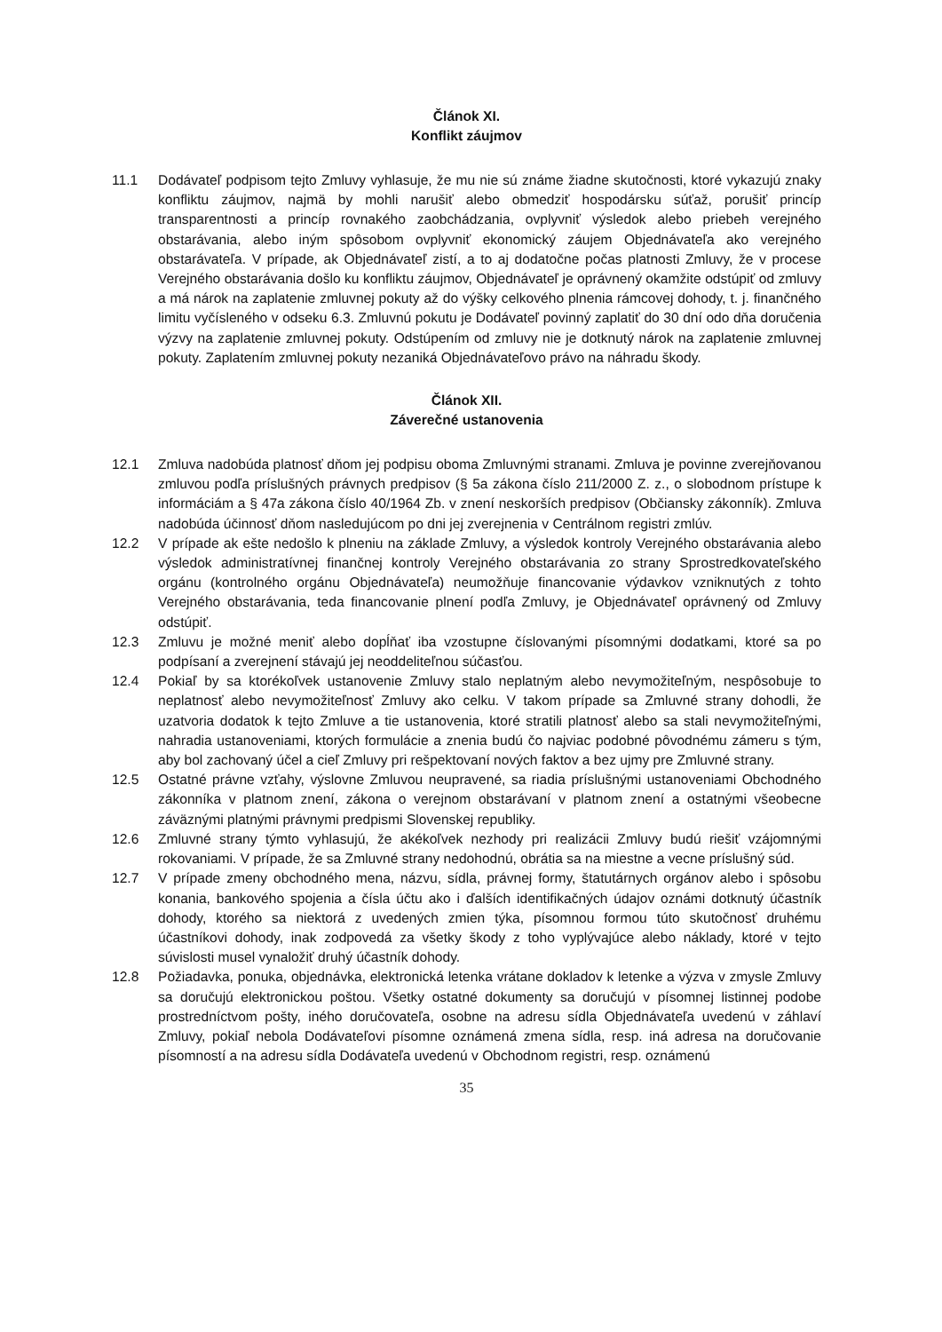Článok XI.
Konflikt záujmov
11.1 Dodávateľ podpisom tejto Zmluvy vyhlasuje, že mu nie sú známe žiadne skutočnosti, ktoré vykazujú znaky konfliktu záujmov, najmä by mohli narušiť alebo obmedziť hospodársku súťaž, porušiť princíp transparentnosti a princíp rovnakého zaobchádzania, ovplyvniť výsledok alebo priebeh verejného obstarávania, alebo iným spôsobom ovplyvniť ekonomický záujem Objednávateľa ako verejného obstarávateľa. V prípade, ak Objednávateľ zistí, a to aj dodatočne počas platnosti Zmluvy, že v procese Verejného obstarávania došlo ku konfliktu záujmov, Objednávateľ je oprávnený okamžite odstúpiť od zmluvy a má nárok na zaplatenie zmluvnej pokuty až do výšky celkového plnenia rámcovej dohody, t. j. finančného limitu vyčísleného v odseku 6.3. Zmluvnú pokutu je Dodávateľ povinný zaplatiť do 30 dní odo dňa doručenia výzvy na zaplatenie zmluvnej pokuty. Odstúpením od zmluvy nie je dotknutý nárok na zaplatenie zmluvnej pokuty. Zaplatením zmluvnej pokuty nezaniká Objednávateľovo právo na náhradu škody.
Článok XII.
Záverečné ustanovenia
12.1 Zmluva nadobúda platnosť dňom jej podpisu oboma Zmluvnými stranami. Zmluva je povinne zverejňovanou zmluvou podľa príslušných právnych predpisov (§ 5a zákona číslo 211/2000 Z. z., o slobodnom prístupe k informáciám a § 47a zákona číslo 40/1964 Zb. v znení neskorších predpisov (Občiansky zákonník). Zmluva nadobúda účinnosť dňom nasledujúcom po dni jej zverejnenia v Centrálnom registri zmlúv.
12.2 V prípade ak ešte nedošlo k plneniu na základe Zmluvy, a výsledok kontroly Verejného obstarávania alebo výsledok administratívnej finančnej kontroly Verejného obstarávania zo strany Sprostredkovateľského orgánu (kontrolného orgánu Objednávateľa) neumožňuje financovanie výdavkov vzniknutých z tohto Verejného obstarávania, teda financovanie plnení podľa Zmluvy, je Objednávateľ oprávnený od Zmluvy odstúpiť.
12.3 Zmluvu je možné meniť alebo dopĺňať iba vzostupne číslovanými písomnými dodatkami, ktoré sa po podpísaní a zverejnení stávajú jej neoddeliteľnou súčasťou.
12.4 Pokiaľ by sa ktorékoľvek ustanovenie Zmluvy stalo neplatným alebo nevymožiteľným, nespôsobuje to neplatnosť alebo nevymožiteľnosť Zmluvy ako celku. V takom prípade sa Zmluvné strany dohodli, že uzatvoria dodatok k tejto Zmluve a tie ustanovenia, ktoré stratili platnosť alebo sa stali nevymožiteľnými, nahradia ustanoveniami, ktorých formulácie a znenia budú čo najviac podobné pôvodnému zámeru s tým, aby bol zachovaný účel a cieľ Zmluvy pri rešpektovaní nových faktov a bez ujmy pre Zmluvné strany.
12.5 Ostatné právne vzťahy, výslovne Zmluvou neupravené, sa riadia príslušnými ustanoveniami Obchodného zákonníka v platnom znení, zákona o verejnom obstarávaní v platnom znení a ostatnými všeobecne záväznými platnými právnymi predpismi Slovenskej republiky.
12.6 Zmluvné strany týmto vyhlasujú, že akékoľvek nezhody pri realizácii Zmluvy budú riešiť vzájomnými rokovaniami. V prípade, že sa Zmluvné strany nedohodnú, obrátia sa na miestne a vecne príslušný súd.
12.7 V prípade zmeny obchodného mena, názvu, sídla, právnej formy, štatutárnych orgánov alebo i spôsobu konania, bankového spojenia a čísla účtu ako i ďalších identifikačných údajov oznámi dotknutý účastník dohody, ktorého sa niektorá z uvedených zmien týka, písomnou formou túto skutočnosť druhému účastníkovi dohody, inak zodpovedá za všetky škody z toho vyplývajúce alebo náklady, ktoré v tejto súvislosti musel vynaložiť druhý účastník dohody.
12.8 Požiadavka, ponuka, objednávka, elektronická letenka vrátane dokladov k letenke a výzva v zmysle Zmluvy sa doručujú elektronickou poštou. Všetky ostatné dokumenty sa doručujú v písomnej listinnej podobe prostredníctvom pošty, iného doručovateľa, osobne na adresu sídla Objednávateľa uvedenú v záhlaví Zmluvy, pokiaľ nebola Dodávateľovi písomne oznámená zmena sídla, resp. iná adresa na doručovanie písomností a na adresu sídla Dodávateľa uvedenú v Obchodnom registri, resp. oznámenú
35